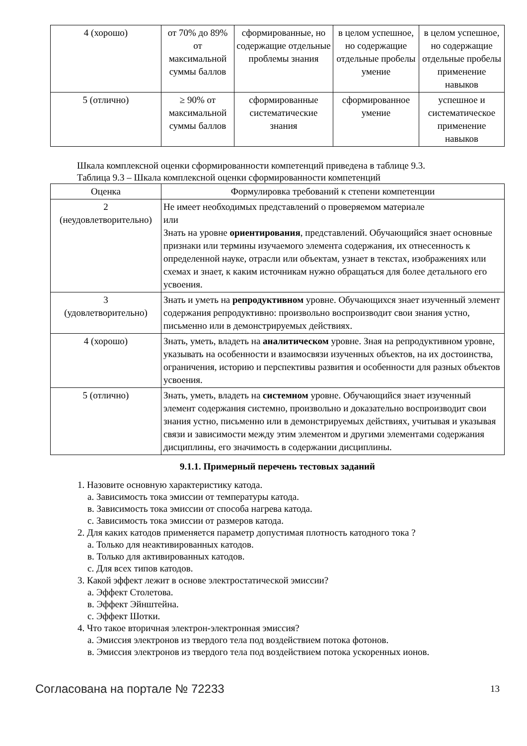| 4 (хорошо) | от 70% до 89% от максимальной суммы баллов | сформированные, но содержащие отдельные проблемы знания | в целом успешное, но содержащие отдельные пробелы умение | в целом успешное, но содержащие отдельные пробелы применение навыков |
| 5 (отлично) | ≥ 90% от максимальной суммы баллов | сформированные систематические знания | сформированное умение | успешное и систематическое применение навыков |
Шкала комплексной оценки сформированности компетенций приведена в таблице 9.3.
Таблица 9.3 – Шкала комплексной оценки сформированности компетенций
| Оценка | Формулировка требований к степени компетенции |
| --- | --- |
| 2 (неудовлетворительно) | Не имеет необходимых представлений о проверяемом материале или Знать на уровне ориентирования , представлений. Обучающийся знает основные признаки или термины изучаемого элемента содержания, их отнесенность к определенной науке, отрасли или объектам, узнает в текстах, изображениях или схемах и знает, к каким источникам нужно обращаться для более детального его усвоения. |
| 3 (удовлетворительно) | Знать и уметь на репродуктивном уровне. Обучающихся знает изученный элемент содержания репродуктивно: произвольно воспроизводит свои знания устно, письменно или в демонстрируемых действиях. |
| 4 (хорошо) | Знать, уметь, владеть на аналитическом уровне. Зная на репродуктивном уровне, указывать на особенности и взаимосвязи изученных объектов, на их достоинства, ограничения, историю и перспективы развития и особенности для разных объектов усвоения. |
| 5 (отлично) | Знать, уметь, владеть на системном уровне. Обучающийся знает изученный элемент содержания системно, произвольно и доказательно воспроизводит свои знания устно, письменно или в демонстрируемых действиях, учитывая и указывая связи и зависимости между этим элементом и другими элементами содержания дисциплины, его значимость в содержании дисциплины. |
9.1.1. Примерный перечень тестовых заданий
1. Назовите основную характеристику катода.
а. Зависимость тока эмиссии от температуры катода.
в. Зависимость тока эмиссии от способа нагрева катода.
с. Зависимость тока эмиссии от размеров катода.
2. Для каких катодов применяется параметр допустимая плотность катодного тока ?
а. Только для неактивированных катодов.
в. Только для активированных катодов.
с. Для всех типов катодов.
3. Какой эффект лежит в основе электростатической эмиссии?
а. Эффект Столетова.
в. Эффект Эйнштейна.
с. Эффект Шотки.
4. Что такое вторичная электрон-электронная эмиссия?
а. Эмиссия электронов из твердого тела под воздействием потока фотонов.
в. Эмиссия электронов из твердого тела под воздействием потока ускоренных ионов.
Согласована на портале № 72233 13